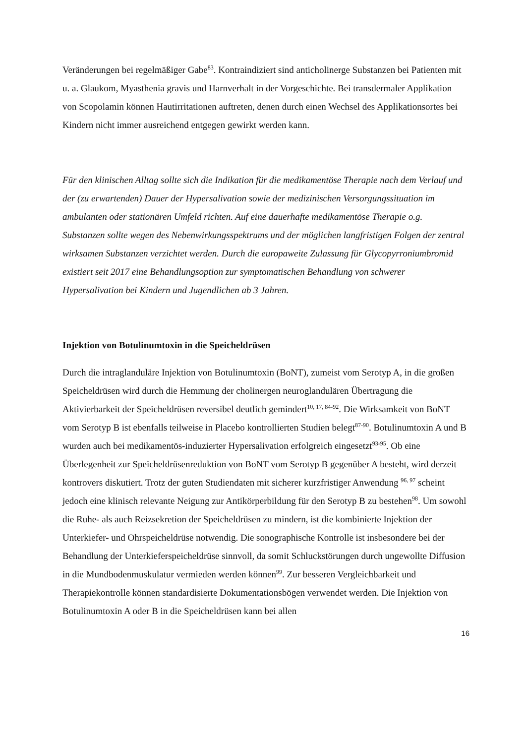Veränderungen bei regelmäßiger Gabe<sup>83</sup>. Kontraindiziert sind anticholinerge Substanzen bei Patienten mit u. a. Glaukom, Myasthenia gravis und Harnverhalt in der Vorgeschichte. Bei transdermaler Applikation von Scopolamin können Hautirritationen auftreten, denen durch einen Wechsel des Applikationsortes bei Kindern nicht immer ausreichend entgegen gewirkt werden kann.
Für den klinischen Alltag sollte sich die Indikation für die medikamentöse Therapie nach dem Verlauf und der (zu erwartenden) Dauer der Hypersalivation sowie der medizinischen Versorgungssituation im ambulanten oder stationären Umfeld richten. Auf eine dauerhafte medikamentöse Therapie o.g. Substanzen sollte wegen des Nebenwirkungsspektrums und der möglichen langfristigen Folgen der zentral wirksamen Substanzen verzichtet werden. Durch die europaweite Zulassung für Glycopyrroniumbromid existiert seit 2017 eine Behandlungsoption zur symptomatischen Behandlung von schwerer Hypersalivation bei Kindern und Jugendlichen ab 3 Jahren.
Injektion von Botulinumtoxin in die Speicheldrüsen
Durch die intraglanduläre Injektion von Botulinumtoxin (BoNT), zumeist vom Serotyp A, in die großen Speicheldrüsen wird durch die Hemmung der cholinergen neuroglandulären Übertragung die Aktivierbarkeit der Speicheldrüsen reversibel deutlich gemindert<sup>10, 17, 84-92</sup>. Die Wirksamkeit von BoNT vom Serotyp B ist ebenfalls teilweise in Placebo kontrollierten Studien belegt<sup>87-90</sup>. Botulinumtoxin A und B wurden auch bei medikamentös-induzierter Hypersalivation erfolgreich eingesetzt<sup>93-95</sup>. Ob eine Überlegenheit zur Speicheldrüsenreduktion von BoNT vom Serotyp B gegenüber A besteht, wird derzeit kontrovers diskutiert. Trotz der guten Studiendaten mit sicherer kurzfristiger Anwendung <sup>96, 97</sup> scheint jedoch eine klinisch relevante Neigung zur Antikörperbildung für den Serotyp B zu bestehen<sup>98</sup>. Um sowohl die Ruhe- als auch Reizsekretion der Speicheldrüsen zu mindern, ist die kombinierte Injektion der Unterkiefer- und Ohrspeicheldrüse notwendig. Die sonographische Kontrolle ist insbesondere bei der Behandlung der Unterkieferspeicheldrüse sinnvoll, da somit Schluckstörungen durch ungewollte Diffusion in die Mundbodenmuskulatur vermieden werden können<sup>99</sup>. Zur besseren Vergleichbarkeit und Therapiekontrolle können standardisierte Dokumentationsbögen verwendet werden. Die Injektion von Botulinumtoxin A oder B in die Speicheldrüsen kann bei allen
16